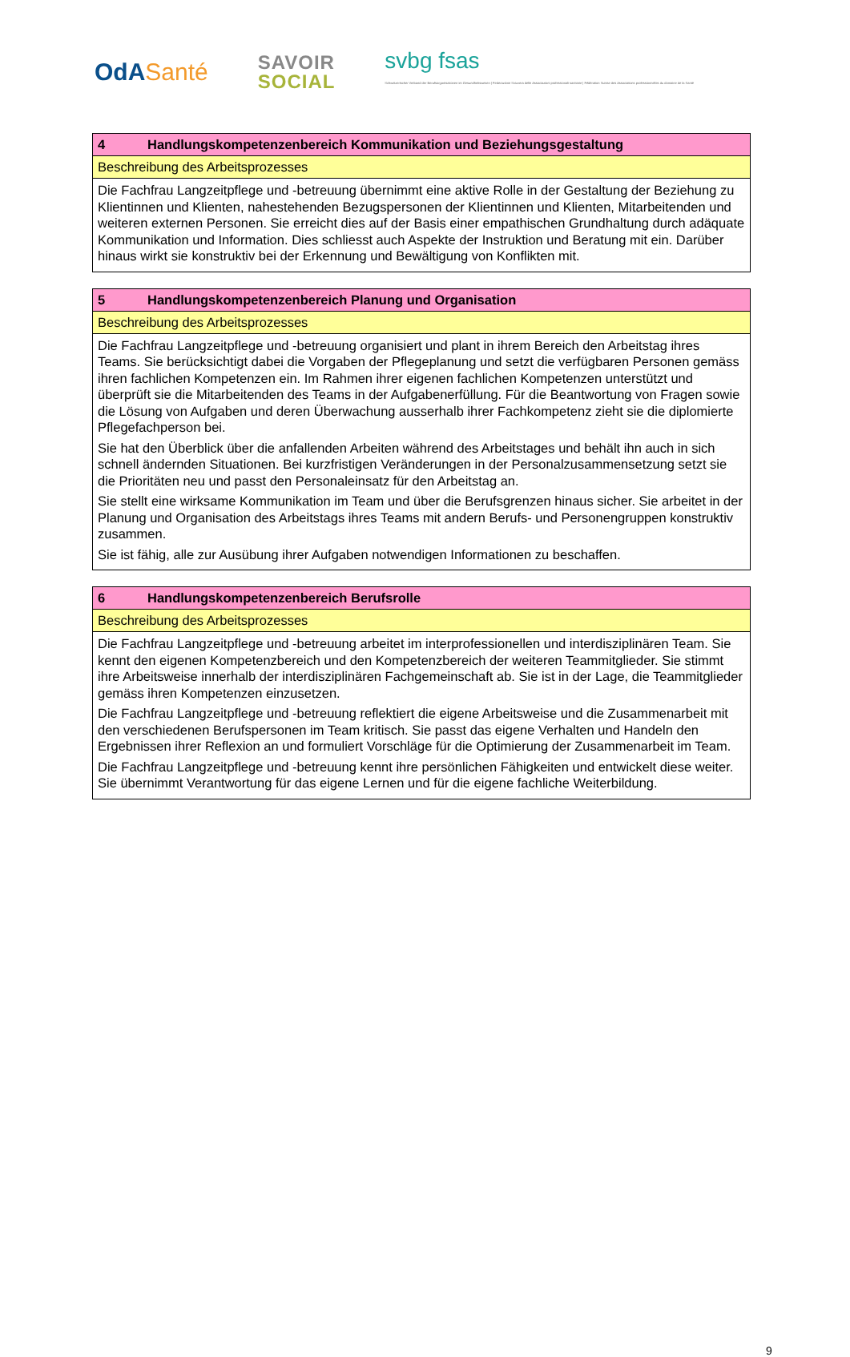OdASanté
SAVOIR
SOCIAL
svbg fsas
Schweizerischer Verband der Berufsorganisationen im Gesundheitswesen | Federazione Svizzera delle Associazioni professionali sanitarie | Fédération Suisse des Associations professionnelles du domaine de la Santé
| 4 Handlungskompetenzenbereich Kommunikation und Beziehungsgestaltung |
| Beschreibung des Arbeitsprozesses |
| Die Fachfrau Langzeitpflege und -betreuung übernimmt eine aktive Rolle in der Gestaltung der Beziehung zu Klientinnen und Klienten, nahestehenden Bezugspersonen der Klientinnen und Klienten, Mitarbeitenden und weiteren externen Personen. Sie erreicht dies auf der Basis einer empathischen Grundhaltung durch adäquate Kommunikation und Information. Dies schliesst auch Aspekte der Instruktion und Beratung mit ein. Darüber hinaus wirkt sie konstruktiv bei der Erkennung und Bewältigung von Konflikten mit. |
| 5 Handlungskompetenzenbereich Planung und Organisation |
| Beschreibung des Arbeitsprozesses |
| Die Fachfrau Langzeitpflege und -betreuung organisiert und plant in ihrem Bereich den Arbeitstag ihres Teams. Sie berücksichtigt dabei die Vorgaben der Pflegeplanung und setzt die verfügbaren Personen gemäss ihren fachlichen Kompetenzen ein. Im Rahmen ihrer eigenen fachlichen Kompetenzen unterstützt und überprüft sie die Mitarbeitenden des Teams in der Aufgabenerfüllung. Für die Beantwortung von Fragen sowie die Lösung von Aufgaben und deren Überwachung ausserhalb ihrer Fachkompetenz zieht sie die diplomierte Pflegefachperson bei. Sie hat den Überblick über die anfallenden Arbeiten während des Arbeitstages und behält ihn auch in sich schnell ändernden Situationen. Bei kurzfristigen Veränderungen in der Personalzusammensetzung setzt sie die Prioritäten neu und passt den Personaleinsatz für den Arbeitstag an. Sie stellt eine wirksame Kommunikation im Team und über die Berufsgrenzen hinaus sicher. Sie arbeitet in der Planung und Organisation des Arbeitstags ihres Teams mit andern Berufs- und Personengruppen konstruktiv zusammen. Sie ist fähig, alle zur Ausübung ihrer Aufgaben notwendigen Informationen zu beschaffen. |
| 6 Handlungskompetenzenbereich Berufsrolle |
| Beschreibung des Arbeitsprozesses |
| Die Fachfrau Langzeitpflege und -betreuung arbeitet im interprofessionellen und interdisziplinären Team. Sie kennt den eigenen Kompetenzbereich und den Kompetenzbereich der weiteren Teammitglieder. Sie stimmt ihre Arbeitsweise innerhalb der interdisziplinären Fachgemeinschaft ab. Sie ist in der Lage, die Teammitglieder gemäss ihren Kompetenzen einzusetzen. Die Fachfrau Langzeitpflege und -betreuung reflektiert die eigene Arbeitsweise und die Zusammenarbeit mit den verschiedenen Berufspersonen im Team kritisch. Sie passt das eigene Verhalten und Handeln den Ergebnissen ihrer Reflexion an und formuliert Vorschläge für die Optimierung der Zusammenarbeit im Team. Die Fachfrau Langzeitpflege und -betreuung kennt ihre persönlichen Fähigkeiten und entwickelt diese weiter. Sie übernimmt Verantwortung für das eigene Lernen und für die eigene fachliche Weiterbildung. |
9